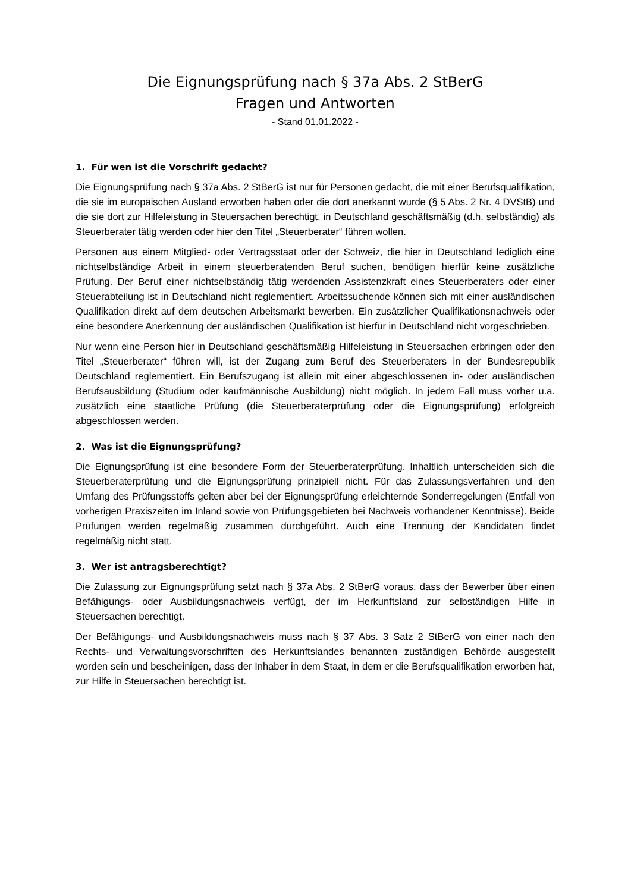Die Eignungsprüfung nach § 37a Abs. 2 StBerG
Fragen und Antworten
- Stand 01.01.2022 -
1. Für wen ist die Vorschrift gedacht?
Die Eignungsprüfung nach § 37a Abs. 2 StBerG ist nur für Personen gedacht, die mit einer Berufsqualifikation, die sie im europäischen Ausland erworben haben oder die dort anerkannt wurde (§ 5 Abs. 2 Nr. 4 DVStB) und die sie dort zur Hilfeleistung in Steuersachen berechtigt, in Deutschland geschäftsmäßig (d.h. selbständig) als Steuerberater tätig werden oder hier den Titel „Steuerberater“ führen wollen.
Personen aus einem Mitglied- oder Vertragsstaat oder der Schweiz, die hier in Deutschland lediglich eine nichtselbständige Arbeit in einem steuerberatenden Beruf suchen, benötigen hierfür keine zusätzliche Prüfung. Der Beruf einer nichtselbständig tätig werdenden Assistenzkraft eines Steuerberaters oder einer Steuerabteilung ist in Deutschland nicht reglementiert. Arbeitssuchende können sich mit einer ausländischen Qualifikation direkt auf dem deutschen Arbeitsmarkt bewerben. Ein zusätzlicher Qualifikationsnachweis oder eine besondere Anerkennung der ausländischen Qualifikation ist hierfür in Deutschland nicht vorgeschrieben.
Nur wenn eine Person hier in Deutschland geschäftsmäßig Hilfeleistung in Steuersachen erbringen oder den Titel „Steuerberater“ führen will, ist der Zugang zum Beruf des Steuerberaters in der Bundesrepublik Deutschland reglementiert. Ein Berufszugang ist allein mit einer abgeschlossenen in- oder ausländischen Berufsausbildung (Studium oder kaufmännische Ausbildung) nicht möglich. In jedem Fall muss vorher u.a. zusätzlich eine staatliche Prüfung (die Steuerberaterprüfung oder die Eignungsprüfung) erfolgreich abgeschlossen werden.
2. Was ist die Eignungsprüfung?
Die Eignungsprüfung ist eine besondere Form der Steuerberaterprüfung. Inhaltlich unterscheiden sich die Steuerberaterprüfung und die Eignungsprüfung prinzipiell nicht. Für das Zulassungsverfahren und den Umfang des Prüfungsstoffs gelten aber bei der Eignungsprüfung erleichternde Sonderregelungen (Entfall von vorherigen Praxiszeiten im Inland sowie von Prüfungsgebieten bei Nachweis vorhandener Kenntnisse). Beide Prüfungen werden regelmäßig zusammen durchgeführt. Auch eine Trennung der Kandidaten findet regelmäßig nicht statt.
3. Wer ist antragsberechtigt?
Die Zulassung zur Eignungsprüfung setzt nach § 37a Abs. 2 StBerG voraus, dass der Bewerber über einen Befähigungs- oder Ausbildungsnachweis verfügt, der im Herkunftsland zur selbständigen Hilfe in Steuersachen berechtigt.
Der Befähigungs- und Ausbildungsnachweis muss nach § 37 Abs. 3 Satz 2 StBerG von einer nach den Rechts- und Verwaltungsvorschriften des Herkunftslandes benannten zuständigen Behörde ausgestellt worden sein und bescheinigen, dass der Inhaber in dem Staat, in dem er die Berufsqualifikation erworben hat, zur Hilfe in Steuersachen berechtigt ist.